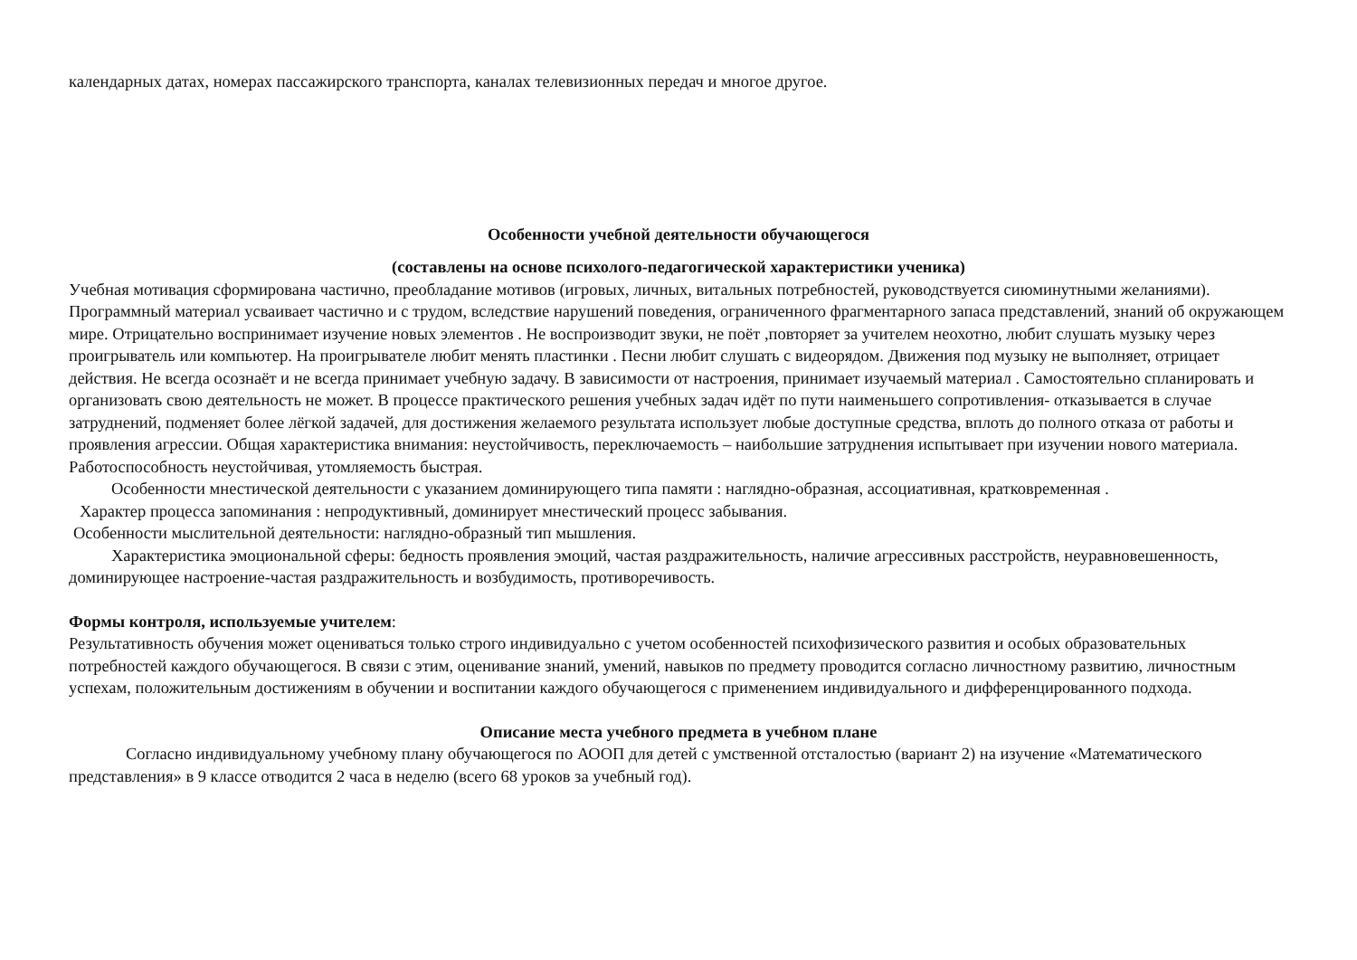календарных датах, номерах пассажирского транспорта, каналах телевизионных передач и многое другое.
Особенности учебной деятельности обучающегося
(составлены на основе психолого-педагогической характеристики ученика)
Учебная мотивация сформирована частично, преобладание мотивов (игровых, личных, витальных потребностей, руководствуется сиюминутными желаниями). Программный материал усваивает частично и с трудом, вследствие нарушений поведения, ограниченного фрагментарного запаса представлений, знаний об окружающем мире. Отрицательно воспринимает изучение новых элементов . Не воспроизводит звуки, не поёт ,повторяет за учителем неохотно, любит слушать музыку через проигрыватель или компьютер. На проигрывателе любит менять пластинки . Песни любит слушать с видеорядом. Движения под музыку не выполняет, отрицает действия. Не всегда осознаёт и не всегда принимает учебную задачу. В зависимости от настроения, принимает изучаемый материал . Самостоятельно спланировать и организовать свою деятельность не может. В процессе практического решения учебных задач идёт по пути наименьшего сопротивления- отказывается в случае затруднений, подменяет более лёгкой задачей, для достижения желаемого результата использует любые доступные средства, вплоть до полного отказа от работы и проявления агрессии. Общая характеристика внимания: неустойчивость, переключаемость – наибольшие затруднения испытывает при изучении нового материала. Работоспособность неустойчивая, утомляемость быстрая.
Особенности мнестической деятельности с указанием доминирующего типа памяти : наглядно-образная, ассоциативная, кратковременная .
Характер процесса запоминания : непродуктивный, доминирует мнестический процесс забывания.
Особенности мыслительной деятельности: наглядно-образный тип мышления.
Характеристика эмоциональной сферы: бедность проявления эмоций, частая раздражительность, наличие агрессивных расстройств, неуравновешенность, доминирующее настроение-частая раздражительность и возбудимость, противоречивость.
Формы контроля, используемые учителем:
Результативность обучения может оцениваться только строго индивидуально с учетом особенностей психофизического развития и особых образовательных потребностей каждого обучающегося. В связи с этим, оценивание знаний, умений, навыков по предмету проводится согласно личностному развитию, личностным успехам, положительным достижениям в обучении и воспитании каждого обучающегося с применением индивидуального и дифференцированного подхода.
Описание места учебного предмета в учебном плане
Согласно индивидуальному учебному плану обучающегося по АООП для детей с умственной отсталостью (вариант 2) на изучение «Математического представления» в 9 классе отводится 2 часа в неделю (всего 68 уроков за учебный год).